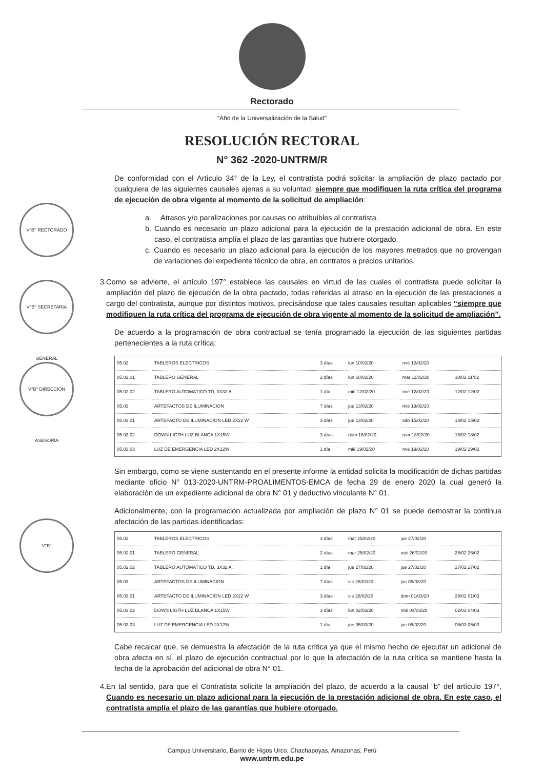Rectorado
“Año de la Universalización de la Salud”
RESOLUCIÓN RECTORAL
N° 362 -2020-UNTRM/R
V°B° RECTORADO
V°B° SECRETARIA GENERAL
V°B° DIRECCIÓN ASESORÍA
V°B°
De conformidad con el Artículo 34° de la Ley, el contratista podrá solicitar la ampliación de plazo pactado por cualquiera de las siguientes causales ajenas a su voluntad, siempre que modifiquen la ruta crítica del programa de ejecución de obra vigente al momento de la solicitud de ampliación:
a. Atrasos y/o paralizaciones por causas no atribuibles al contratista.
b. Cuando es necesario un plazo adicional para la ejecución de la prestación adicional de obra. En este caso, el contratista amplía el plazo de las garantías que hubiere otorgado.
c. Cuando es necesario un plazo adicional para la ejecución de los mayores metrados que no provengan de variaciones del expediente técnico de obra, en contratos a precios unitarios.
3. Como se advierte, el artículo 197° establece las causales en virtud de las cuales el contratista puede solicitar la ampliación del plazo de ejecución de la obra pactado, todas referidas al atraso en la ejecución de las prestaciones a cargo del contratista, aunque por distintos motivos, precisándose que tales causales resultan aplicables “siempre que modifiquen la ruta crítica del programa de ejecución de obra vigente al momento de la solicitud de ampliación”.
De acuerdo a la programación de obra contractual se tenía programado la ejecución de las siguientes partidas pertenecientes a la ruta crítica:
| 05.02 | TABLEROS ELECTRICOS | 3 días | lun 10/02/20 | mié 12/02/20 | |
| 05.02.01 | TABLERO GENERAL | 2 días | lun 10/02/20 | mar 11/02/20 | 10/02 11/02 |
| 05.02.02 | TABLERO AUTOMATICO TD, 3X32 A. | 1 día | mié 12/02/20 | mié 12/02/20 | 12/02 12/02 |
| 05.03 | ARTEFACTOS DE ILUMINACION | 7 días | jue 13/02/20 | mié 19/02/20 | |
| 05.03.01 | ARTEFACTO DE ILUMINACION LED 2X22 W | 3 días | jue 13/02/20 | sáb 15/02/20 | 13/02 15/02 |
| 05.03.02 | DOWN LIGTH LUZ BLANCA 1X15W | 3 días | dom 16/02/20 | mar 18/02/20 | 16/02 18/02 |
| 05.03.03 | LUZ DE EMERGENCIA LED 2X12W | 1 día | mié 19/02/20 | mié 19/02/20 | 19/02 19/02 |
Sin embargo, como se viene sustentando en el presente informe la entidad solicita la modificación de dichas partidas mediante oficio N° 013-2020-UNTRM-PROALIMENTOS-EMCA de fecha 29 de enero 2020 la cual generó la elaboración de un expediente adicional de obra N° 01 y deductivo vinculante N° 01.
Adicionalmente, con la programación actualizada por ampliación de plazo N° 01 se puede demostrar la continua afectación de las partidas identificadas:
| 05.02 | TABLEROS ELECTRICOS | 3 días | mar 25/02/20 | jue 27/02/20 | |
| 05.02.01 | TABLERO GENERAL | 2 días | mar 25/02/20 | mié 26/02/20 | 25/02 26/02 |
| 05.02.02 | TABLERO AUTOMATICO TD, 3X32 A. | 1 día | jue 27/02/20 | jue 27/02/20 | 27/02 27/02 |
| 05.03 | ARTEFACTOS DE ILUMINACION | 7 días | vie 28/02/20 | jue 05/03/20 | |
| 05.03.01 | ARTEFACTO DE ILUMINACION LED 2X22 W | 3 días | vie 28/02/20 | dom 01/03/20 | 28/02 01/03 |
| 05.03.02 | DOWN LIGTH LUZ BLANCA 1X15W | 3 días | lun 02/03/20 | mié 04/03/20 | 02/03 04/03 |
| 05.03.03 | LUZ DE EMERGENCIA LED 2X12W | 1 día | jue 05/03/20 | jue 05/03/20 | 05/03 05/03 |
Cabe recalcar que, se demuestra la afectación de la ruta crítica ya que el mismo hecho de ejecutar un adicional de obra afecta en sí, el plazo de ejecución contractual por lo que la afectación de la ruta crítica se mantiene hasta la fecha de la aprobación del adicional de obra N° 01.
4. En tal sentido, para que el Contratista solicite la ampliación del plazo, de acuerdo a la causal “b” del artículo 197°, Cuando es necesario un plazo adicional para la ejecución de la prestación adicional de obra. En este caso, el contratista amplía el plazo de las garantías que hubiere otorgado.
Campus Universitario, Barrio de Higos Urco, Chachapoyas, Amazonas, Perú
www.untrm.edu.pe